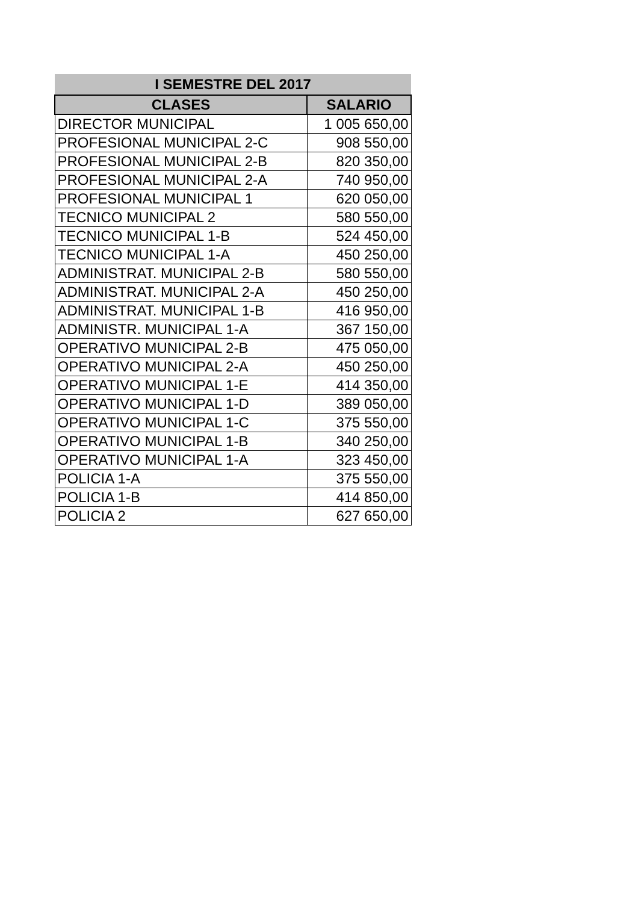| I SEMESTRE DEL 2017 | |
| --- | --- |
| CLASES | SALARIO |
| DIRECTOR MUNICIPAL | 1 005 650,00 |
| PROFESIONAL MUNICIPAL 2-C | 908 550,00 |
| PROFESIONAL MUNICIPAL 2-B | 820 350,00 |
| PROFESIONAL MUNICIPAL 2-A | 740 950,00 |
| PROFESIONAL MUNICIPAL 1 | 620 050,00 |
| TECNICO MUNICIPAL 2 | 580 550,00 |
| TECNICO MUNICIPAL 1-B | 524 450,00 |
| TECNICO MUNICIPAL 1-A | 450 250,00 |
| ADMINISTRAT. MUNICIPAL 2-B | 580 550,00 |
| ADMINISTRAT. MUNICIPAL 2-A | 450 250,00 |
| ADMINISTRAT. MUNICIPAL 1-B | 416 950,00 |
| ADMINISTR. MUNICIPAL 1-A | 367 150,00 |
| OPERATIVO MUNICIPAL 2-B | 475 050,00 |
| OPERATIVO MUNICIPAL 2-A | 450 250,00 |
| OPERATIVO MUNICIPAL 1-E | 414 350,00 |
| OPERATIVO MUNICIPAL 1-D | 389 050,00 |
| OPERATIVO MUNICIPAL 1-C | 375 550,00 |
| OPERATIVO MUNICIPAL 1-B | 340 250,00 |
| OPERATIVO MUNICIPAL 1-A | 323 450,00 |
| POLICIA 1-A | 375 550,00 |
| POLICIA 1-B | 414 850,00 |
| POLICIA 2 | 627 650,00 |